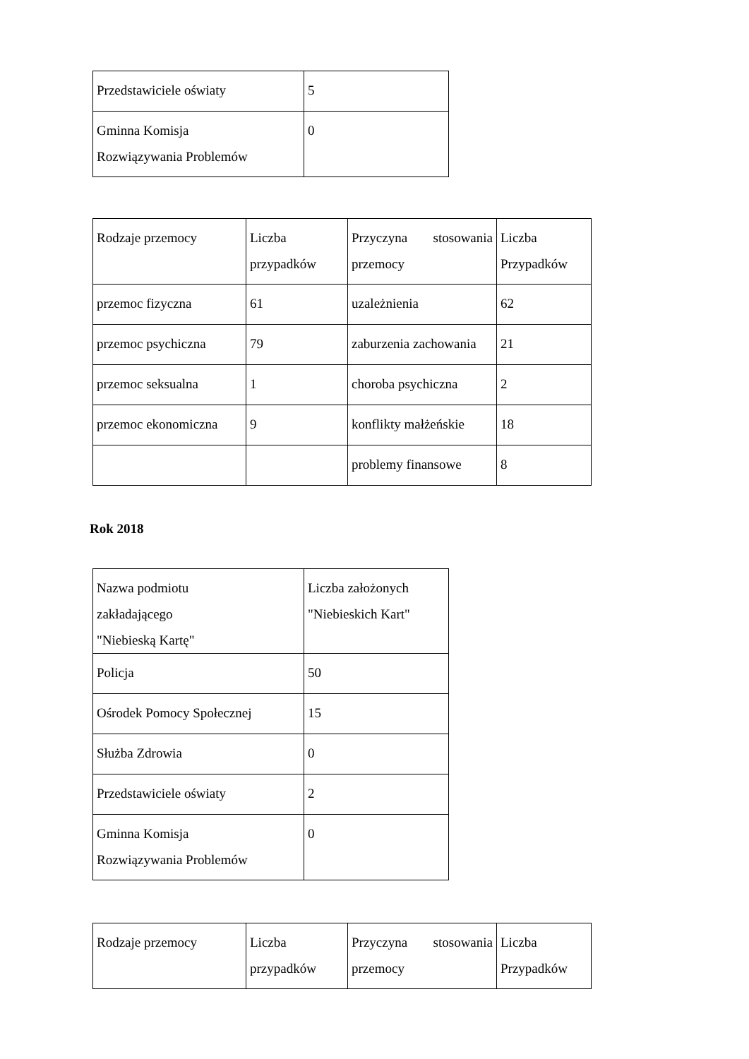| Przedstawiciele oświaty | 5 |
| Gminna Komisja Rozwiązywania Problemów | 0 |
| Rodzaje przemocy | Liczba przypadków | Przyczyna stosowania przemocy | Liczba Przypadków |
| przemoc fizyczna | 61 | uzależnienia | 62 |
| przemoc psychiczna | 79 | zaburzenia zachowania | 21 |
| przemoc seksualna | 1 | choroba psychiczna | 2 |
| przemoc ekonomiczna | 9 | konflikty małżeńskie | 18 |
| | | problemy finansowe | 8 |
Rok 2018
| Nazwa podmiotu zakładającego "Niebieską Kartę" | Liczba założonych "Niebieskich Kart" |
| Policja | 50 |
| Ośrodek Pomocy Społecznej | 15 |
| Służba Zdrowia | 0 |
| Przedstawiciele oświaty | 2 |
| Gminna Komisja Rozwiązywania Problemów | 0 |
| Rodzaje przemocy | Liczba przypadków | Przyczyna stosowania przemocy | Liczba Przypadków |